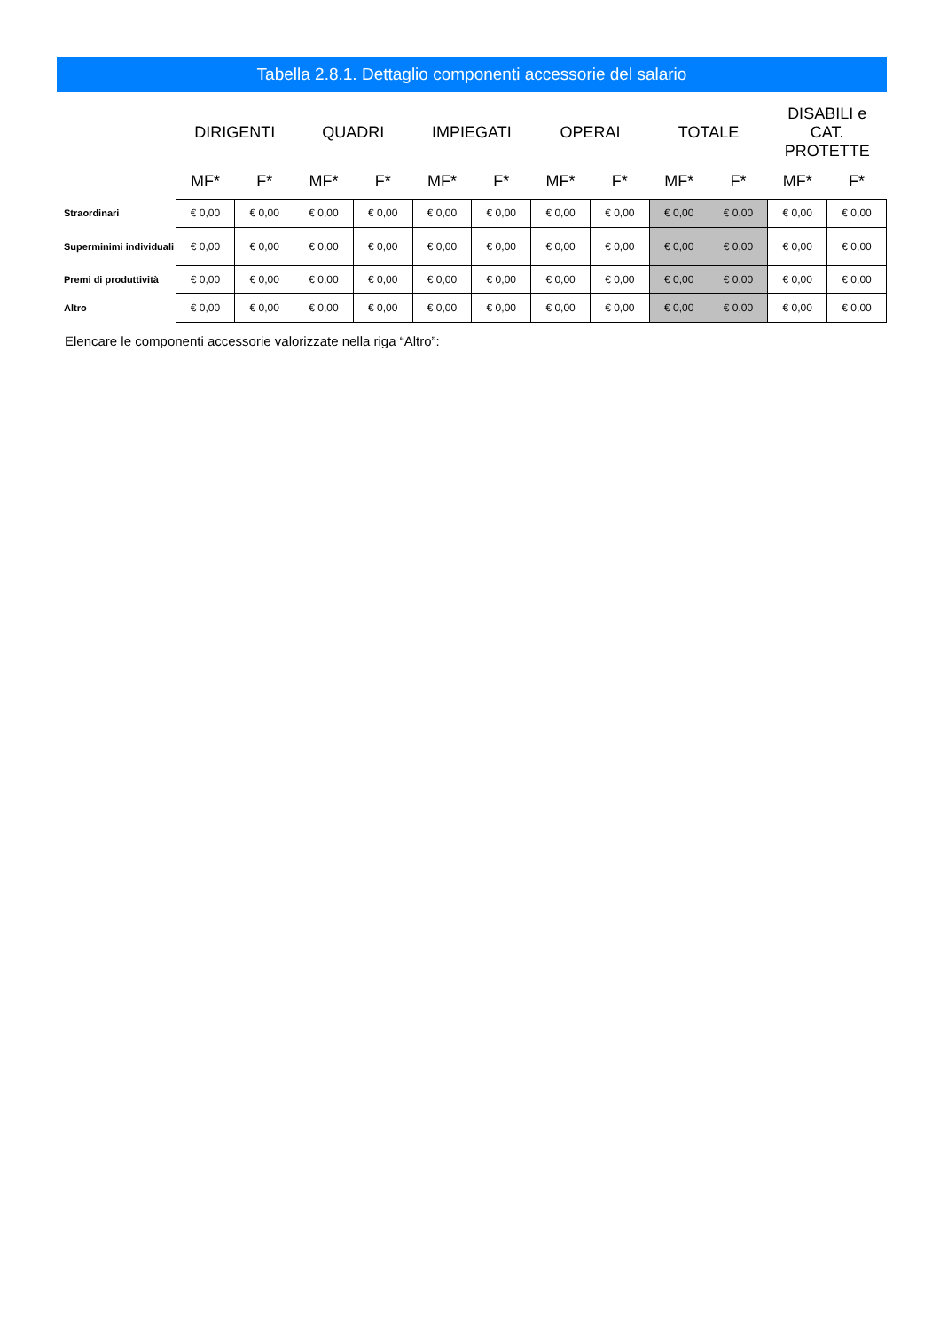Tabella 2.8.1. Dettaglio componenti accessorie del salario
| | DIRIGENTI | | QUADRI | | IMPIEGATI | | OPERAI | | TOTALE | | DISABILI e CAT. PROTETTE | |
| --- | --- | --- | --- | --- | --- | --- | --- | --- | --- | --- | --- | --- |
| | MF* | F* | MF* | F* | MF* | F* | MF* | F* | MF* | F* | MF* | F* |
| Straordinari | € 0,00 | € 0,00 | € 0,00 | € 0,00 | € 0,00 | € 0,00 | € 0,00 | € 0,00 | € 0,00 | € 0,00 | € 0,00 | € 0,00 |
| Superminimi individuali | € 0,00 | € 0,00 | € 0,00 | € 0,00 | € 0,00 | € 0,00 | € 0,00 | € 0,00 | € 0,00 | € 0,00 | € 0,00 | € 0,00 |
| Premi di produttività | € 0,00 | € 0,00 | € 0,00 | € 0,00 | € 0,00 | € 0,00 | € 0,00 | € 0,00 | € 0,00 | € 0,00 | € 0,00 | € 0,00 |
| Altro | € 0,00 | € 0,00 | € 0,00 | € 0,00 | € 0,00 | € 0,00 | € 0,00 | € 0,00 | € 0,00 | € 0,00 | € 0,00 | € 0,00 |
Elencare le componenti accessorie valorizzate nella riga “Altro”: